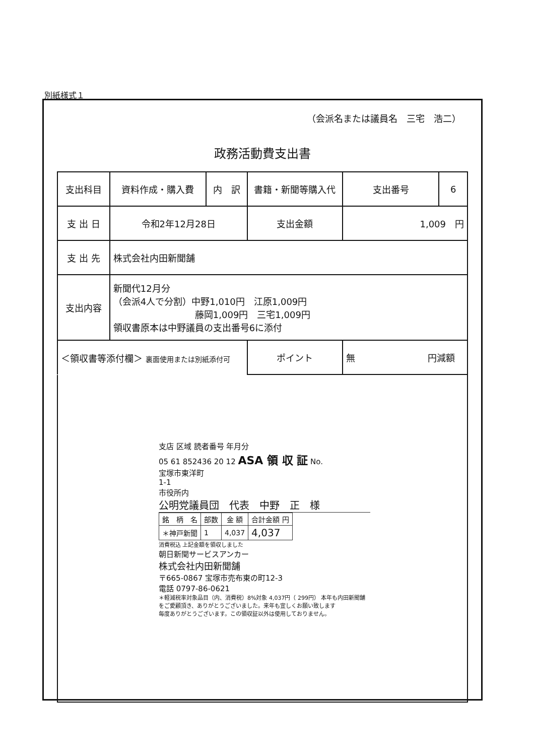別紙様式１
（会派名または議員名　三宅　浩二）
政務活動費支出書
| 支出科目 | 資料作成・購入費 | 内 訳 | 書籍・新聞等購入代 | 支出番号 | 6 |
| 支 出 日 | 令和2年12月28日 | | 支出金額 | 1,009 円 | |
| 支 出 先 | 株式会社内田新聞舗 | | | | |
| 支出内容 | 新聞代12月分 （会派4人で分割）中野1,010円 江原1,009円 藤岡1,009円 三宅1,009円 領収書原本は中野議員の支出番号6に添付 | | | | |
| ＜領収書等添付欄＞ 裏面使用または別紙添付可 | | | ポイント | 無 円減額 | |
支店 区域 読者番号 年月分
05 61 852436 20 12 ASA 領 収 証 No.
宝塚市東洋町
1-1
市役所内
公明党議員団　代表　中野　正　様
| 銘 柄 名 | 部数 | 金 額 | 合計金額 円 |
| --- | --- | --- | --- |
| ＊神戸新聞 | 1 | 4,037 | 4,037 |
消費税込 上記金額を領収しました
朝日新聞サービスアンカー
株式会社内田新聞舗
〒665-0867 宝塚市売布東の町12-3
電話 0797-86-0621
＊軽減税率対象品目（内、消費税）8%対象 4,037円（ 299円） 本年も内田新聞舗をご愛顧頂き、ありがとうございました。来年も宜しくお願い致します
毎度ありがとうございます。この領収証以外は使用しておりません。